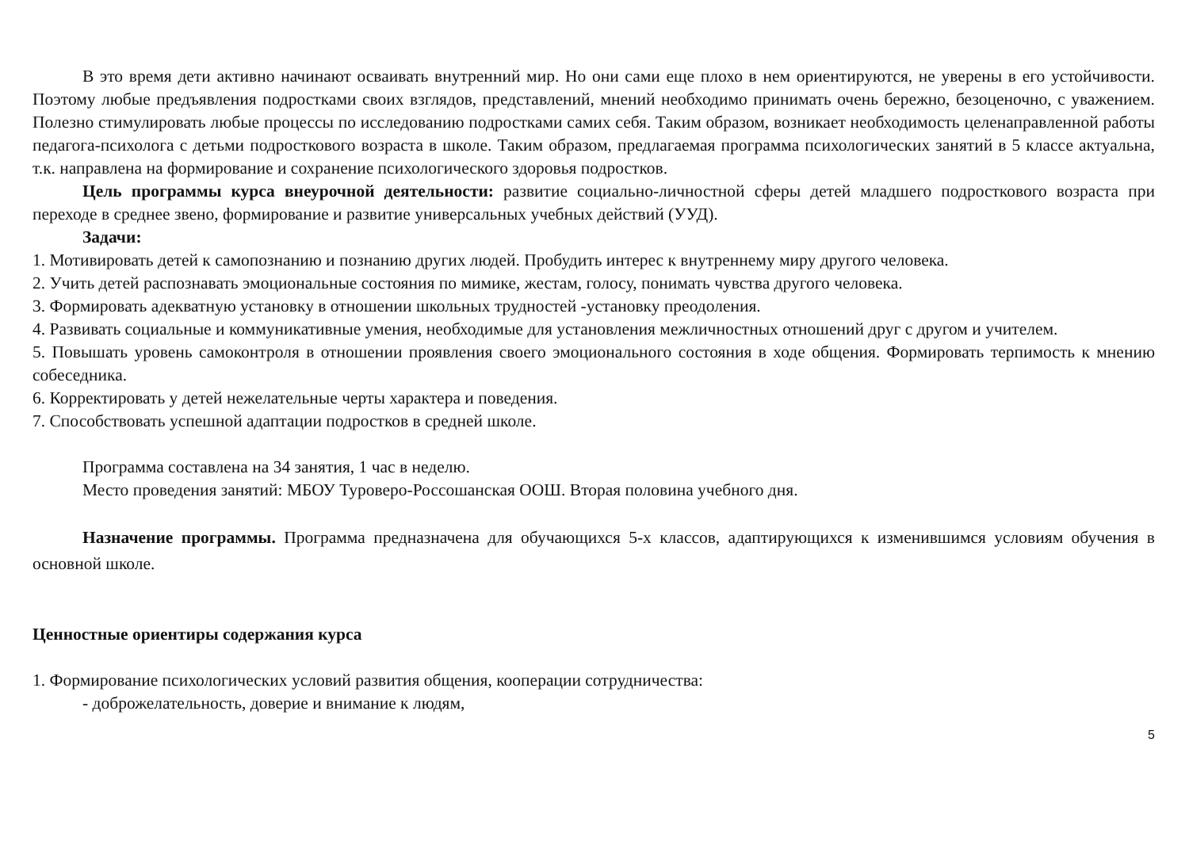В это время дети активно начинают осваивать внутренний мир. Но они сами еще плохо в нем ориентируются, не уверены в его устойчивости. Поэтому любые предъявления подростками своих взглядов, представлений, мнений необходимо принимать очень бережно, безоценочно, с уважением. Полезно стимулировать любые процессы по исследованию подростками самих себя. Таким образом, возникает необходимость целенаправленной работы педагога-психолога с детьми подросткового возраста в школе. Таким образом, предлагаемая программа психологических занятий в 5 классе актуальна, т.к. направлена на формирование и сохранение психологического здоровья подростков.
Цель программы курса внеурочной деятельности: развитие социально-личностной сферы детей младшего подросткового возраста при переходе в среднее звено, формирование и развитие универсальных учебных действий (УУД).
Задачи:
1. Мотивировать детей к самопознанию и познанию других людей. Пробудить интерес к внутреннему миру другого человека.
2. Учить детей распознавать эмоциональные состояния по мимике, жестам, голосу, понимать чувства другого человека.
3. Формировать адекватную установку в отношении школьных трудностей -установку преодоления.
4. Развивать социальные и коммуникативные умения, необходимые для установления межличностных отношений друг с другом и учителем.
5. Повышать уровень самоконтроля в отношении проявления своего эмоционального состояния в ходе общения. Формировать терпимость к мнению собеседника.
6. Корректировать у детей нежелательные черты характера и поведения.
7. Способствовать успешной адаптации подростков в средней школе.
Программа составлена на 34 занятия, 1 час в неделю.
Место проведения занятий: МБОУ Туроверо-Россошанская ООШ. Вторая половина учебного дня.
Назначение программы. Программа предназначена для обучающихся 5-х классов, адаптирующихся к изменившимся условиям обучения в основной школе.
Ценностные ориентиры содержания курса
1. Формирование психологических условий развития общения, кооперации сотрудничества:
- доброжелательность, доверие и внимание к людям,
5